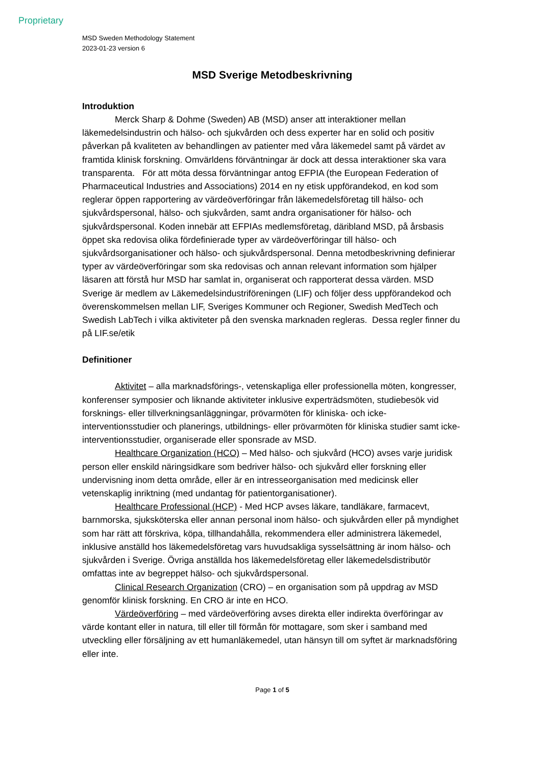Proprietary
MSD Sweden Methodology Statement
2023-01-23 version 6
MSD Sverige Metodbeskrivning
Introduktion
Merck Sharp & Dohme (Sweden) AB (MSD) anser att interaktioner mellan läkemedelsindustrin och hälso- och sjukvården och dess experter har en solid och positiv påverkan på kvaliteten av behandlingen av patienter med våra läkemedel samt på värdet av framtida klinisk forskning. Omvärldens förväntningar är dock att dessa interaktioner ska vara transparenta. För att möta dessa förväntningar antog EFPIA (the European Federation of Pharmaceutical Industries and Associations) 2014 en ny etisk uppförandekod, en kod som reglerar öppen rapportering av värdeöverföringar från läkemedelsföretag till hälso- och sjukvårdspersonal, hälso- och sjukvården, samt andra organisationer för hälso- och sjukvårdspersonal. Koden innebär att EFPIAs medlemsföretag, däribland MSD, på årsbasis öppet ska redovisa olika fördefinierade typer av värdeöverföringar till hälso- och sjukvårdsorganisationer och hälso- och sjukvårdspersonal. Denna metodbeskrivning definierar typer av värdeöverföringar som ska redovisas och annan relevant information som hjälper läsaren att förstå hur MSD har samlat in, organiserat och rapporterat dessa värden. MSD Sverige är medlem av Läkemedelsindustriföreningen (LIF) och följer dess uppförandekod och överenskommelsen mellan LIF, Sveriges Kommuner och Regioner, Swedish MedTech och Swedish LabTech i vilka aktiviteter på den svenska marknaden regleras. Dessa regler finner du på LIF.se/etik
Definitioner
Aktivitet – alla marknadsförings-, vetenskapliga eller professionella möten, kongresser, konferenser symposier och liknande aktiviteter inklusive experträdsmöten, studiebesök vid forsknings- eller tillverkningsanläggningar, prövarmöten för kliniska- och icke-interventionsstudier och planerings, utbildnings- eller prövarmöten för kliniska studier samt icke-interventionsstudier, organiserade eller sponsrade av MSD.
Healthcare Organization (HCO) – Med hälso- och sjukvård (HCO) avses varje juridisk person eller enskild näringsidkare som bedriver hälso- och sjukvård eller forskning eller undervisning inom detta område, eller är en intresseorganisation med medicinsk eller vetenskaplig inriktning (med undantag för patientorganisationer).
Healthcare Professional (HCP) - Med HCP avses läkare, tandläkare, farmacevt, barnmorska, sjuksköterska eller annan personal inom hälso- och sjukvården eller på myndighet som har rätt att förskriva, köpa, tillhandahålla, rekommendera eller administrera läkemedel, inklusive anställd hos läkemedelsföretag vars huvudsakliga sysselsättning är inom hälso- och sjukvården i Sverige. Övriga anställda hos läkemedelsföretag eller läkemedelsdistributör omfattas inte av begreppet hälso- och sjukvårdspersonal.
Clinical Research Organization (CRO) – en organisation som på uppdrag av MSD genomför klinisk forskning. En CRO är inte en HCO.
Värdeöverföring – med värdeöverföring avses direkta eller indirekta överföringar av värde kontant eller in natura, till eller till förmån för mottagare, som sker i samband med utveckling eller försäljning av ett humanläkemedel, utan hänsyn till om syftet är marknadsföring eller inte.
Page 1 of 5